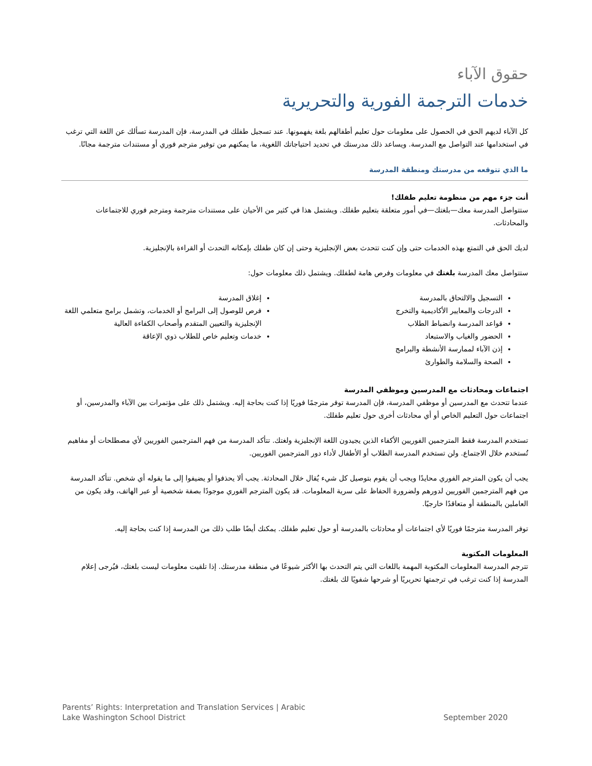حقوق الآباء
خدمات الترجمة الفورية والتحريرية
كل الآباء لديهم الحق في الحصول على معلومات حول تعليم أطفالهم بلغة يفهمونها. عند تسجيل طفلك في المدرسة، فإن المدرسة تسألك عن اللغة التي ترغب في استخدامها عند التواصل مع المدرسة. ويساعد ذلك مدرستك في تحديد احتياجاتك اللغوية، ما يمكنهم من توفير مترجم فوري أو مستندات مترجمة مجانًا.
ما الذي تتوقعه من مدرستك ومنطقة المدرسة
أنت جزء مهم من منظومة تعليم طفلك!
ستتواصل المدرسة معك—بلغتك—في أمور متعلقة بتعليم طفلك. ويشتمل هذا في كثير من الأحيان على مستندات مترجمة ومترجم فوري للاجتماعات والمحادثات.
لديك الحق في التمتع بهذه الخدمات حتى وإن كنت تتحدث بعض الإنجليزية وحتى إن كان طفلك بإمكانه التحدث أو القراءة بالإنجليزية.
ستتواصل معك المدرسة بلغتك في معلومات وفرص هامة لطفلك. ويشتمل ذلك معلومات حول:
التسجيل والالتحاق بالمدرسة
الدرجات والمعايير الأكاديمية والتخرج
قواعد المدرسة وانضباط الطلاب
الحضور والغياب والاستبعاد
إذن الآباء لممارسة الأنشطة والبرامج
الصحة والسلامة والطوارئ
إغلاق المدرسة
فرص للوصول إلى البرامج أو الخدمات، وتشمل برامج متعلمي اللغة الإنجليزية والتعيين المتقدم وأصحاب الكفاءة العالية
خدمات وتعليم خاص للطلاب ذوي الإعاقة
اجتماعات ومحادثات مع المدرسين وموظفي المدرسة
عندما تتحدث مع المدرسين أو موظفي المدرسة، فإن المدرسة توفر مترجمًا فوريًا إذا كنت بحاجة إليه. ويشتمل ذلك على مؤتمرات بين الآباء والمدرسين، أو اجتماعات حول التعليم الخاص أو أي محادثات أخرى حول تعليم طفلك.
تستخدم المدرسة فقط المترجمين الفوريين الأكفاء الذين يجيدون اللغة الإنجليزية ولغتك. تتأكد المدرسة من فهم المترجمين الفوريين لأي مصطلحات أو مفاهيم تُستخدم خلال الاجتماع. ولن تستخدم المدرسة الطلاب أو الأطفال لأداء دور المترجمين الفوريين.
يجب أن يكون المترجم الفوري محايدًا ويجب أن يقوم بتوصيل كل شيء يُقال خلال المحادثة. يجب ألا يحذفوا أو يضيفوا إلى ما يقوله أي شخص. تتأكد المدرسة من فهم المترجمين الفوريين لدورهم ولضرورة الحفاظ على سرية المعلومات. قد يكون المترجم الفوري موجودًا بصفة شخصية أو عبر الهاتف، وقد يكون من العاملين بالمنطقة أو متعاقدًا خارجيًا.
توفر المدرسة مترجمًا فوريًا لأي اجتماعات أو محادثات بالمدرسة أو حول تعليم طفلك. يمكنك أيضًا طلب ذلك من المدرسة إذا كنت بحاجة إليه.
المعلومات المكتوبة
تترجم المدرسة المعلومات المكتوبة المهمة باللغات التي يتم التحدث بها الأكثر شيوعًا في منطقة مدرستك. إذا تلقيت معلومات ليست بلغتك، فيُرجى إعلام المدرسة إذا كنت ترغب في ترجمتها تحريريًا أو شرحها شفويًا لك بلغتك.
Parents’ Rights: Interpretation and Translation Services | Arabic
Lake Washington School District
September 2020